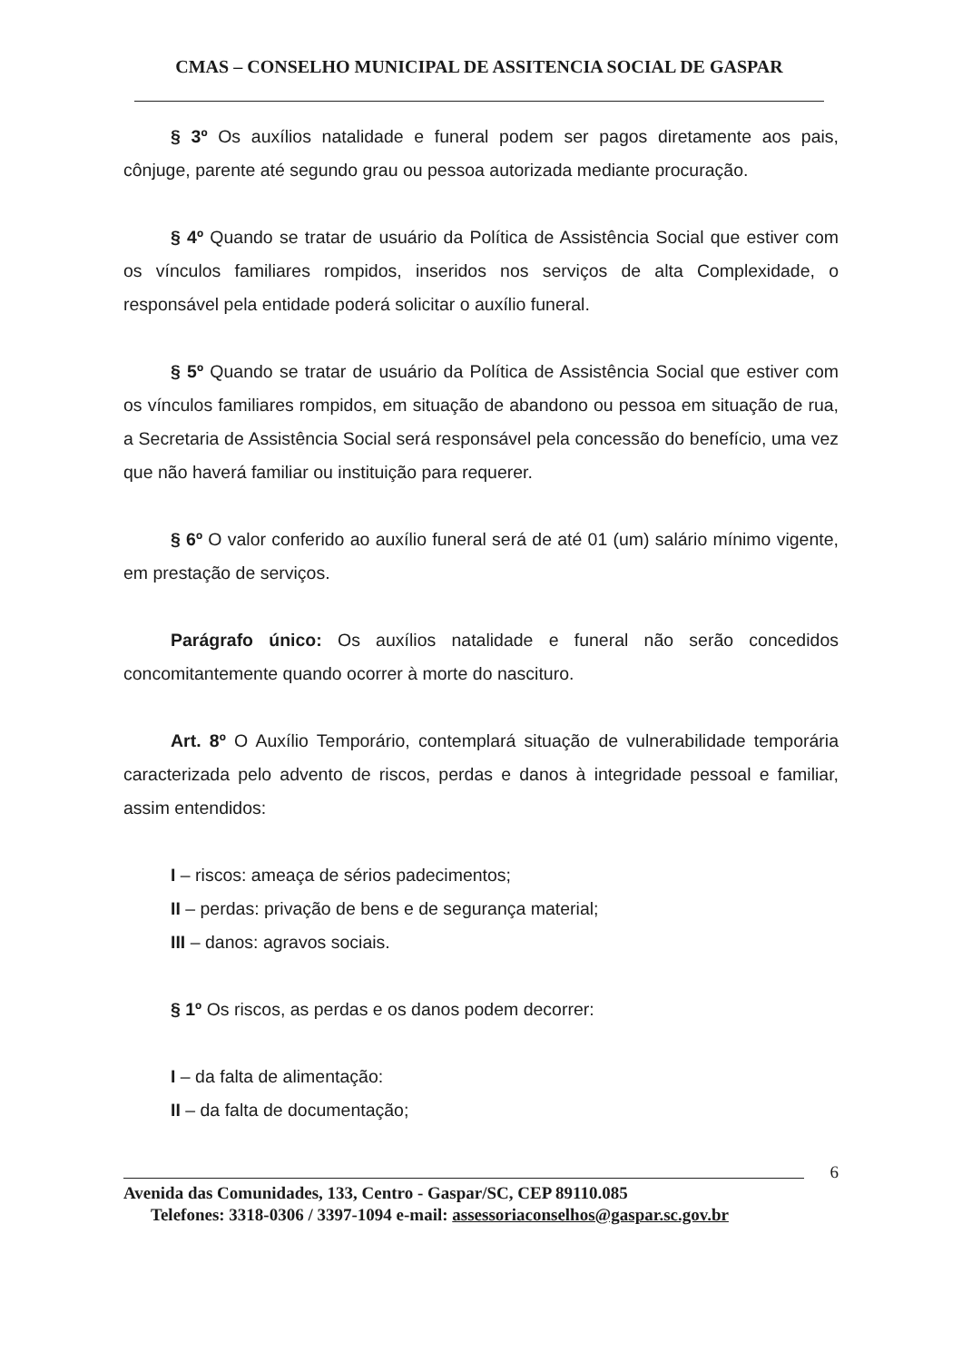CMAS – CONSELHO MUNICIPAL DE ASSITENCIA SOCIAL DE GASPAR
§ 3º Os auxílios natalidade e funeral podem ser pagos diretamente aos pais, cônjuge, parente até segundo grau ou pessoa autorizada mediante procuração.
§ 4º Quando se tratar de usuário da Política de Assistência Social que estiver com os vínculos familiares rompidos, inseridos nos serviços de alta Complexidade, o responsável pela entidade poderá solicitar o auxílio funeral.
§ 5º Quando se tratar de usuário da Política de Assistência Social que estiver com os vínculos familiares rompidos, em situação de abandono ou pessoa em situação de rua, a Secretaria de Assistência Social será responsável pela concessão do benefício, uma vez que não haverá familiar ou instituição para requerer.
§ 6º O valor conferido ao auxílio funeral será de até 01 (um) salário mínimo vigente, em prestação de serviços.
Parágrafo único: Os auxílios natalidade e funeral não serão concedidos concomitantemente quando ocorrer à morte do nascituro.
Art. 8º O Auxílio Temporário, contemplará situação de vulnerabilidade temporária caracterizada pelo advento de riscos, perdas e danos à integridade pessoal e familiar, assim entendidos:
I – riscos: ameaça de sérios padecimentos;
II – perdas: privação de bens e de segurança material;
III – danos: agravos sociais.
§ 1º Os riscos, as perdas e os danos podem decorrer:
I – da falta de alimentação:
II – da falta de documentação;
6
Avenida das Comunidades, 133, Centro - Gaspar/SC, CEP 89110.085
Telefones: 3318-0306 / 3397-1094 e-mail: assessoriaconselhos@gaspar.sc.gov.br